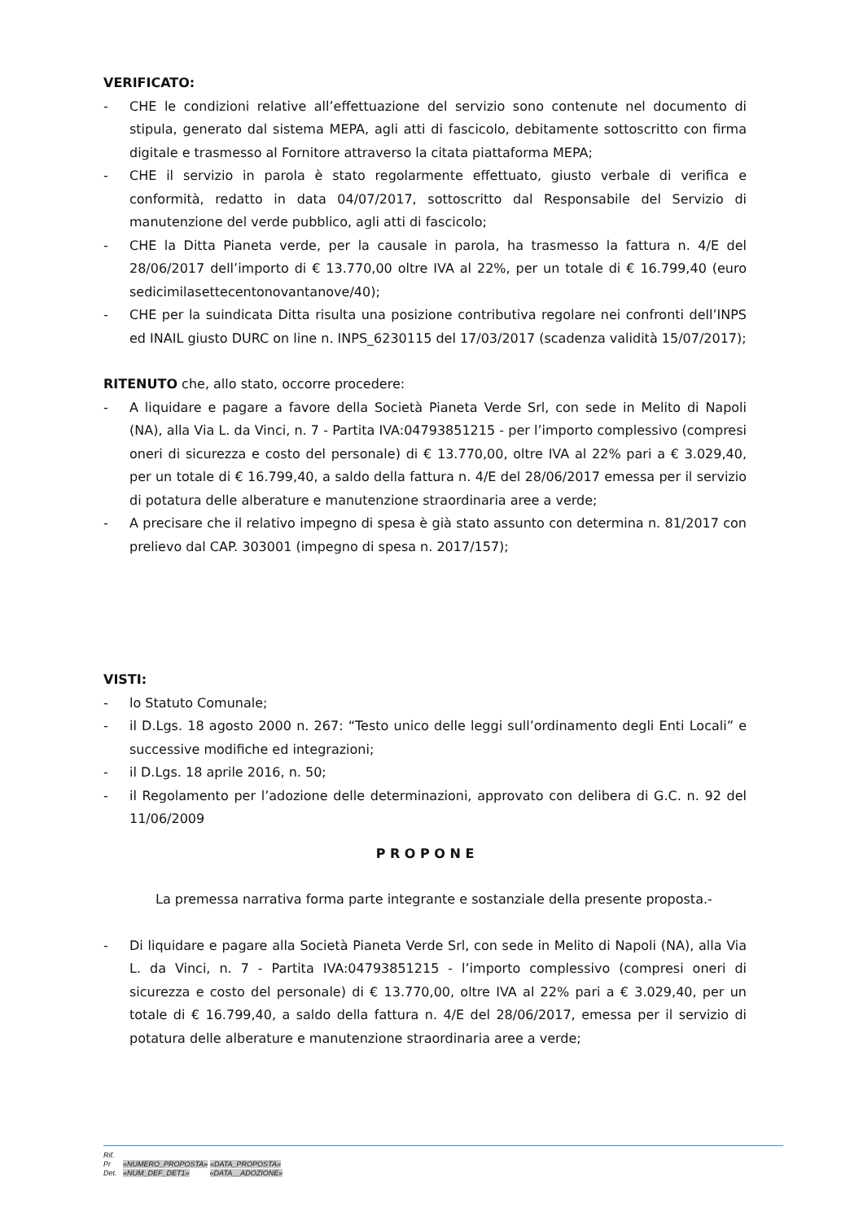VERIFICATO:
- CHE le condizioni relative all’effettuazione del servizio sono contenute nel documento di stipula, generato dal sistema MEPA, agli atti di fascicolo, debitamente sottoscritto con firma digitale e trasmesso al Fornitore attraverso la citata piattaforma MEPA;
- CHE il servizio in parola è stato regolarmente effettuato, giusto verbale di verifica e conformità, redatto in data 04/07/2017, sottoscritto dal Responsabile del Servizio di manutenzione del verde pubblico, agli atti di fascicolo;
- CHE la Ditta Pianeta verde, per la causale in parola, ha trasmesso la fattura n. 4/E del 28/06/2017 dell’importo di € 13.770,00 oltre IVA al 22%, per un totale di € 16.799,40 (euro sedicimilasettecentonovantanove/40);
- CHE per la suindicata Ditta risulta una posizione contributiva regolare nei confronti dell’INPS ed INAIL giusto DURC on line n. INPS_6230115 del 17/03/2017 (scadenza validità 15/07/2017);
RITENUTO che, allo stato, occorre procedere:
- A liquidare e pagare a favore della Società Pianeta Verde Srl, con sede in Melito di Napoli (NA), alla Via L. da Vinci, n. 7 - Partita IVA:04793851215 - per l’importo complessivo (compresi oneri di sicurezza e costo del personale) di € 13.770,00, oltre IVA al 22% pari a € 3.029,40, per un totale di € 16.799,40, a saldo della fattura n. 4/E del 28/06/2017 emessa per il servizio di potatura delle alberature e manutenzione straordinaria aree a verde;
- A precisare che il relativo impegno di spesa è già stato assunto con determina n. 81/2017 con prelievo dal CAP. 303001 (impegno di spesa n. 2017/157);
VISTI:
- lo Statuto Comunale;
- il D.Lgs. 18 agosto 2000 n. 267: “Testo unico delle leggi sull’ordinamento degli Enti Locali” e successive modifiche ed integrazioni;
- il D.Lgs. 18 aprile 2016, n. 50;
- il Regolamento per l’adozione delle determinazioni, approvato con delibera di G.C. n. 92 del 11/06/2009
P R O P O N E
La premessa narrativa forma parte integrante e sostanziale della presente proposta.-
- Di liquidare e pagare alla Società Pianeta Verde Srl, con sede in Melito di Napoli (NA), alla Via L. da Vinci, n. 7 - Partita IVA:04793851215 - l’importo complessivo (compresi oneri di sicurezza e costo del personale) di € 13.770,00, oltre IVA al 22% pari a € 3.029,40, per un totale di € 16.799,40, a saldo della fattura n. 4/E del 28/06/2017, emessa per il servizio di potatura delle alberature e manutenzione straordinaria aree a verde;
Rif.
Pr «NUMERO_PROPOSTA» «DATA_PROPOSTA»
Det. «NUM_DEF_DET1» «DATA__ADOZIONE»